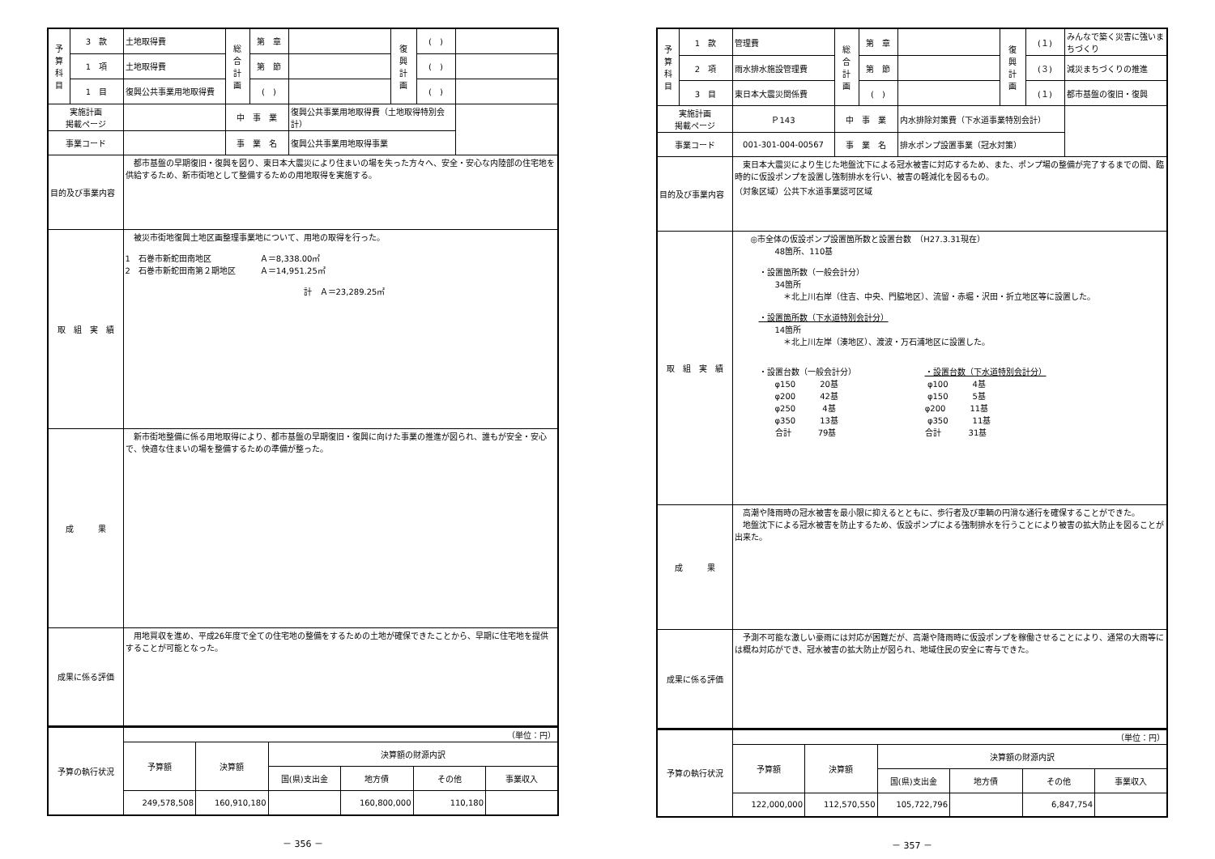| 予 算 科 目 | 3 款 | 土地取得費 | 総 合 計 画 | 第 章 | | 復 興 計 画 | ( ) | |
| | 1 項 | 土地取得費 | | 第 節 | | | ( ) | |
| | 1 目 | 復興公共事業用地取得費 | | ( ) | | | ( ) | |
| 実施計画 掲載ページ | | | 中 事 業 | | 復興公共事業用地取得費（土地取得特別会計） | | | |
| 事業コード | | | 事 業 名 | | 復興公共事業用地取得事業 | | | |
| 目的及び事業内容 | | 都市基盤の早期復旧・復興を図り、東日本大震災により住まいの場を失った方々へ、安全・安心な内陸部の住宅地を供給するため、新市街地として整備するための用地取得を実施する。 | | | | | | |
| 取 組 実 績 | | 被災市街地復興土地区画整理事業地について、用地の取得を行った。 1 石巻市新蛇田南地区 Ａ＝8,338.00㎡ 2 石巻市新蛇田南第２期地区 Ａ＝14,951.25㎡ 計 Ａ＝23,289.25㎡ | | | | | | |
| 成 果 | | 新市街地整備に係る用地取得により、都市基盤の早期復旧・復興に向けた事業の推進が図られ、誰もが安全・安心で、快適な住まいの場を整備するための準備が整った。 | | | | | | |
| 成果に係る評価 | | 用地買収を進め、平成26年度で全ての住宅地の整備をするための土地が確保できたことから、早期に住宅地を提供することが可能となった。 | | | | | | |
| 予算の執行状況 | （単位：円） | | | | | |
| | 予算額 | 決算額 | 決算額の財源内訳 | | | |
| | | | 国(県)支出金 | 地方債 | その他 | 事業収入 |
| | 249,578,508 | 160,910,180 | | 160,800,000 | 110,180 | |
－ 356 －
| 予 算 科 目 | 1 款 | 管理費 | 総 合 計 画 | 第 章 | | 復 興 計 画 | (１) | みんなで築く災害に強いまちづくり |
| | 2 項 | 雨水排水施設管理費 | | 第 節 | | | (３) | 減災まちづくりの推進 |
| | 3 目 | 東日本大震災関係費 | | ( ) | | | (１) | 都市基盤の復旧・復興 |
| 実施計画 掲載ページ | | Ｐ143 | 中 事 業 | | 内水排除対策費（下水道事業特別会計） | | | |
| 事業コード | | 001-301-004-00567 | 事 業 名 | | 排水ポンプ設置事業（冠水対策） | | | |
| 目的及び事業内容 | | 東日本大震災により生じた地盤沈下による冠水被害に対応するため、また、ポンプ場の整備が完了するまでの間、臨時的に仮設ポンプを設置し強制排水を行い、被害の軽減化を図るもの。 （対象区域）公共下水道事業認可区域 | | | | | | |
| 取 組 実 績 | | ◎市全体の仮設ポンプ設置箇所数と設置台数 （H27.3.31現在） 48箇所、110基 ・設置箇所数（一般会計分） 34箇所 ＊北上川右岸（住吉、中央、門脇地区）、流留・赤堀・沢田・折立地区等に設置した。 ・設置箇所数（下水道特別会計分） 14箇所 ＊北上川左岸（湊地区）、渡波・万石浦地区に設置した。 ・設置台数（一般会計分） ・設置台数（下水道特別会計分） φ150 20基 φ100 4基 φ200 42基 φ150 5基 φ250 4基 φ200 11基 φ350 13基 φ350 11基 合計 79基 合計 31基 | | | | | | |
| 成 果 | | 高潮や降雨時の冠水被害を最小限に抑えるとともに、歩行者及び車輌の円滑な通行を確保することができた。 地盤沈下による冠水被害を防止するため、仮設ポンプによる強制排水を行うことにより被害の拡大防止を図ることが出来た。 | | | | | | |
| 成果に係る評価 | | 予測不可能な激しい豪雨には対応が困難だが、高潮や降雨時に仮設ポンプを稼働させることにより、通常の大雨等には概ね対応ができ、冠水被害の拡大防止が図られ、地域住民の安全に寄与できた。 | | | | | | |
| 予算の執行状況 | （単位：円） | | | | | |
| | 予算額 | 決算額 | 決算額の財源内訳 | | | |
| | | | 国(県)支出金 | 地方債 | その他 | 事業収入 |
| | 122,000,000 | 112,570,550 | 105,722,796 | | 6,847,754 | |
－ 357 －